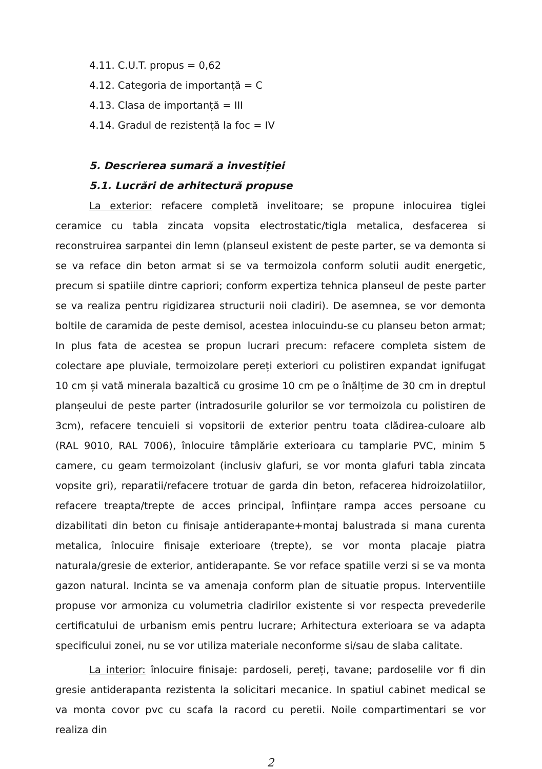4.11. C.U.T. propus = 0,62
4.12. Categoria de importanță = C
4.13. Clasa de importanță = III
4.14. Gradul de rezistență la foc = IV
5. Descrierea sumară a investiției
5.1. Lucrări de arhitectură propuse
La exterior: refacere completă invelitoare; se propune inlocuirea tiglei ceramice cu tabla zincata vopsita electrostatic/tigla metalica, desfacerea si reconstruirea sarpantei din lemn (planseul existent de peste parter, se va demonta si se va reface din beton armat si se va termoizola conform solutii audit energetic, precum si spatiile dintre capriori; conform expertiza tehnica planseul de peste parter se va realiza pentru rigidizarea structurii noii cladiri). De asemnea, se vor demonta boltile de caramida de peste demisol, acestea inlocuindu-se cu planseu beton armat; In plus fata de acestea se propun lucrari precum: refacere completa sistem de colectare ape pluviale, termoizolare pereți exteriori cu polistiren expandat ignifugat 10 cm și vată minerala bazaltică cu grosime 10 cm pe o înălțime de 30 cm in dreptul planșeului de peste parter (intradosurile golurilor se vor termoizola cu polistiren de 3cm), refacere tencuieli si vopsitorii de exterior pentru toata clădirea-culoare alb (RAL 9010, RAL 7006), înlocuire tâmplărie exterioara cu tamplarie PVC, minim 5 camere, cu geam termoizolant (inclusiv glafuri, se vor monta glafuri tabla zincata vopsite gri), reparatii/refacere trotuar de garda din beton, refacerea hidroizolatiilor, refacere treapta/trepte de acces principal, înființare rampa acces persoane cu dizabilitati din beton cu finisaje antiderapante+montaj balustrada si mana curenta metalica, înlocuire finisaje exterioare (trepte), se vor monta placaje piatra naturala/gresie de exterior, antiderapante. Se vor reface spatiile verzi si se va monta gazon natural. Incinta se va amenaja conform plan de situatie propus. Interventiile propuse vor armoniza cu volumetria cladirilor existente si vor respecta prevederile certificatului de urbanism emis pentru lucrare; Arhitectura exterioara se va adapta specificului zonei, nu se vor utiliza materiale neconforme si/sau de slaba calitate.
La interior: înlocuire finisaje: pardoseli, pereți, tavane; pardoselile vor fi din gresie antiderapanta rezistenta la solicitari mecanice. In spatiul cabinet medical se va monta covor pvc cu scafa la racord cu peretii. Noile compartimentari se vor realiza din
2